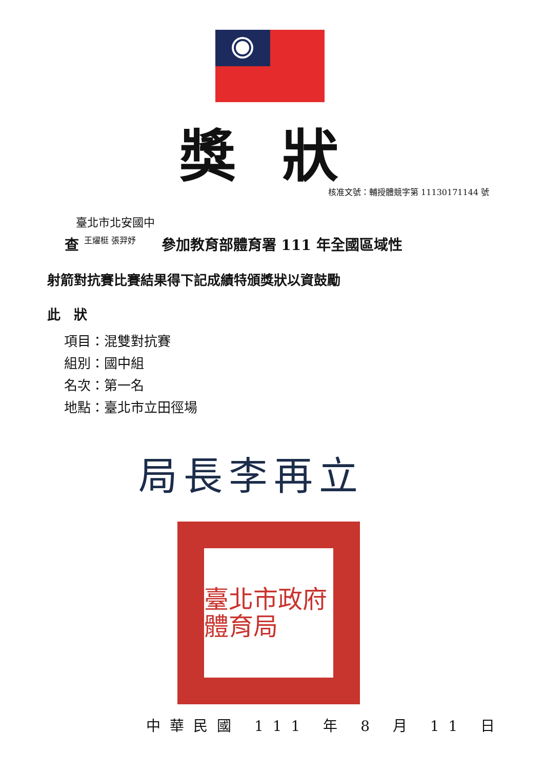獎狀
核准文號：輔授體競字第 11130171144 號
臺北市北安國中
查 王燿梃 張羿妤 參加教育部體育署 111 年全國區域性
射箭對抗賽比賽結果得下記成績特頒獎狀以資鼓勵
此　狀
項目：混雙對抗賽
組別：國中組
名次：第一名
地點：臺北市立田徑場
局長李再立
臺北市政府體育局
中華民國 111 年 8 月 11 日